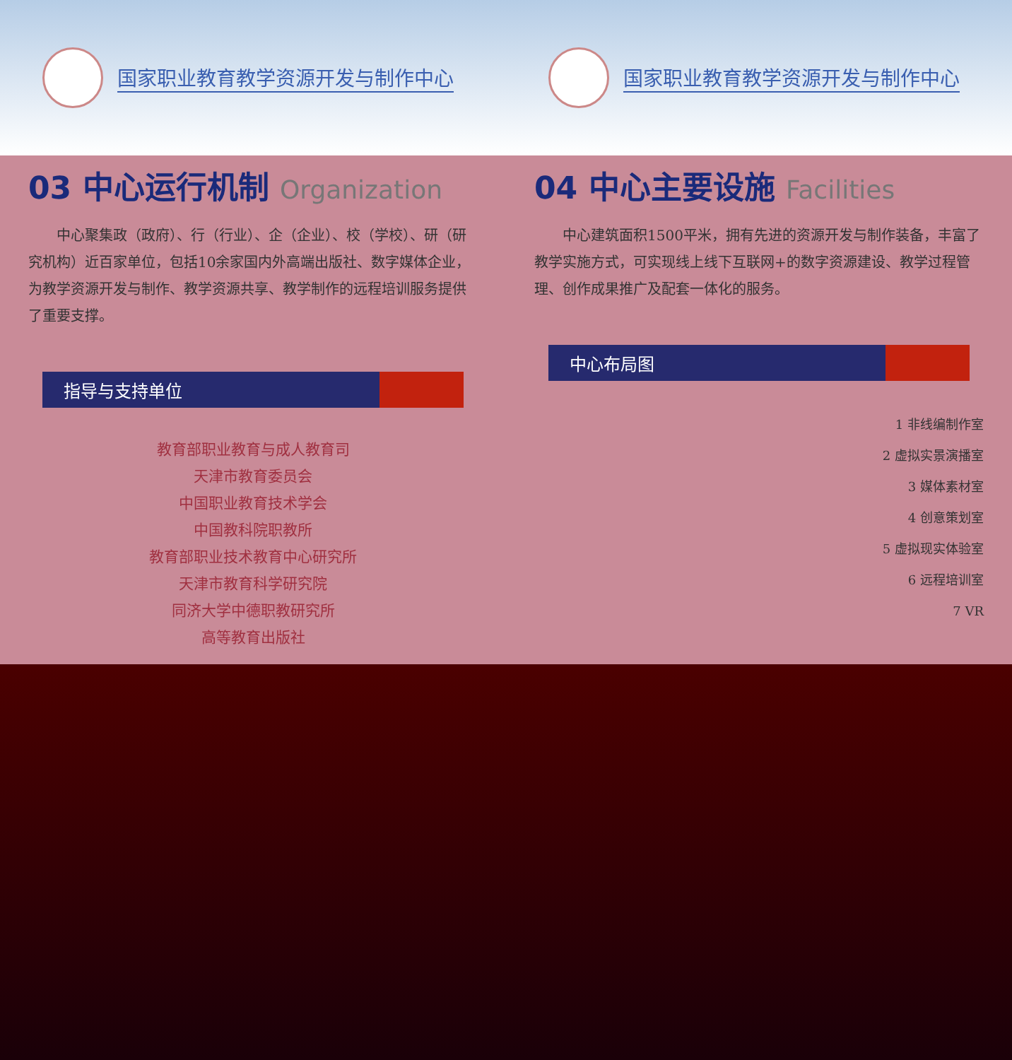国家职业教育教学资源开发与制作中心 国家职业教育教学资源开发与制作中心
03 中心运行机制 Organization
中心聚集政（政府）、行（行业）、企（企业）、校（学校）、研（研究机构）近百家单位，包括10余家国内外高端出版社、数字媒体企业，为教学资源开发与制作、教学资源共享、教学制作的远程培训服务提供了重要支撑。
指导与支持单位
教育部职业教育与成人教育司
天津市教育委员会
中国职业教育技术学会
中国教科院职教所
教育部职业技术教育中心研究所
天津市教育科学研究院
同济大学中德职教研究所
高等教育出版社
04 中心主要设施 Facilities
中心建筑面积1500平米，拥有先进的资源开发与制作装备，丰富了教学实施方式，可实现线上线下互联网+的数字资源建设、教学过程管理、创作成果推广及配套一体化的服务。
中心布局图
1 非线编制作室
2 虚拟实景演播室
3 媒体素材室
4 创意策划室
5 虚拟现实体验室
6 远程培训室
7 VR